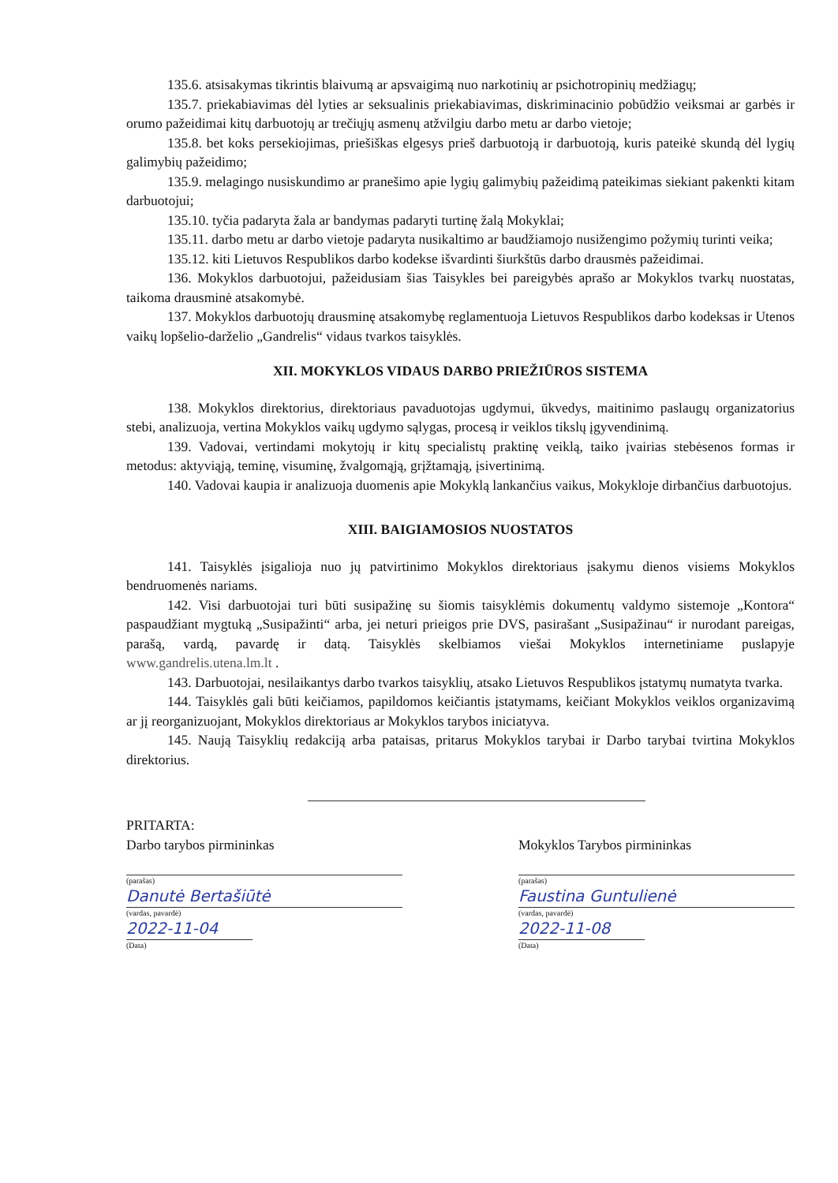135.6. atsisakymas tikrintis blaivumą ar apsvaigimą nuo narkotinių ar psichotropinių medžiagų;
135.7. priekabiavimas dėl lyties ar seksualinis priekabiavimas, diskriminacinio pobūdžio veiksmai ar garbės ir orumo pažeidimai kitų darbuotojų ar trečiųjų asmenų atžvilgiu darbo metu ar darbo vietoje;
135.8. bet koks persekiojimas, priešiškas elgesys prieš darbuotoją ir darbuotoją, kuris pateikė skundą dėl lygių galimybių pažeidimo;
135.9. melagingo nusiskundimo ar pranešimo apie lygių galimybių pažeidimą pateikimas siekiant pakenkti kitam darbuotojui;
135.10. tyčia padaryta žala ar bandymas padaryti turtinę žalą Mokyklai;
135.11. darbo metu ar darbo vietoje padaryta nusikaltimo ar baudžiamojo nusižengimo požymių turinti veika;
135.12. kiti Lietuvos Respublikos darbo kodekse išvardinti šiurkštūs darbo drausmės pažeidimai.
136. Mokyklos darbuotojui, pažeidusiam šias Taisykles bei pareigybės aprašo ar Mokyklos tvarkų nuostatas, taikoma drausminė atsakomybė.
137. Mokyklos darbuotojų drausminę atsakomybę reglamentuoja Lietuvos Respublikos darbo kodeksas ir Utenos vaikų lopšelio-darželio „Gandrelis“ vidaus tvarkos taisyklės.
XII. MOKYKLOS VIDAUS DARBO PRIEŽIŪROS SISTEMA
138. Mokyklos direktorius, direktoriaus pavaduotojas ugdymui, ūkvedys, maitinimo paslaugų organizatorius stebi, analizuoja, vertina Mokyklos vaikų ugdymo sąlygas, procesą ir veiklos tikslų įgyvendinimą.
139. Vadovai, vertindami mokytojų ir kitų specialistų praktinę veiklą, taiko įvairias stebėsenos formas ir metodus: aktyviąją, teminę, visuminę, žvalgomąją, grįžtamąją, įsivertinimą.
140. Vadovai kaupia ir analizuoja duomenis apie Mokyklą lankančius vaikus, Mokykloje dirbančius darbuotojus.
XIII. BAIGIAMOSIOS NUOSTATOS
141. Taisyklės įsigalioja nuo jų patvirtinimo Mokyklos direktoriaus įsakymu dienos visiems Mokyklos bendruomenės nariams.
142. Visi darbuotojai turi būti susipažinę su šiomis taisyklėmis dokumentų valdymo sistemoje „Kontora“ paspaudžiant mygtuką „Susipažinti“ arba, jei neturi prieigos prie DVS, pasirašant „Susipažinau“ ir nurodant pareigas, parašą, vardą, pavardę ir datą. Taisyklės skelbiamos viešai Mokyklos internetiniame puslapyje www.gandrelis.utena.lm.lt .
143. Darbuotojai, nesilaikantys darbo tvarkos taisyklių, atsako Lietuvos Respublikos įstatymų numatyta tvarka.
144. Taisyklės gali būti keičiamos, papildomos keičiantis įstatymams, keičiant Mokyklos veiklos organizavimą ar jį reorganizuojant, Mokyklos direktoriaus ar Mokyklos tarybos iniciatyva.
145. Naują Taisyklių redakciją arba pataisas, pritarus Mokyklos tarybai ir Darbo tarybai tvirtina Mokyklos direktorius.
PRITARTA:
Darbo tarybos pirmininkas
(parašas)
Danutė Bertašiūtė
(vardas, pavardė)
2022-11-04
(Data)
Mokyklos Tarybos pirmininkas
(parašas)
Faustina Guntulienė
(vardas, pavardė)
2022-11-08
(Data)